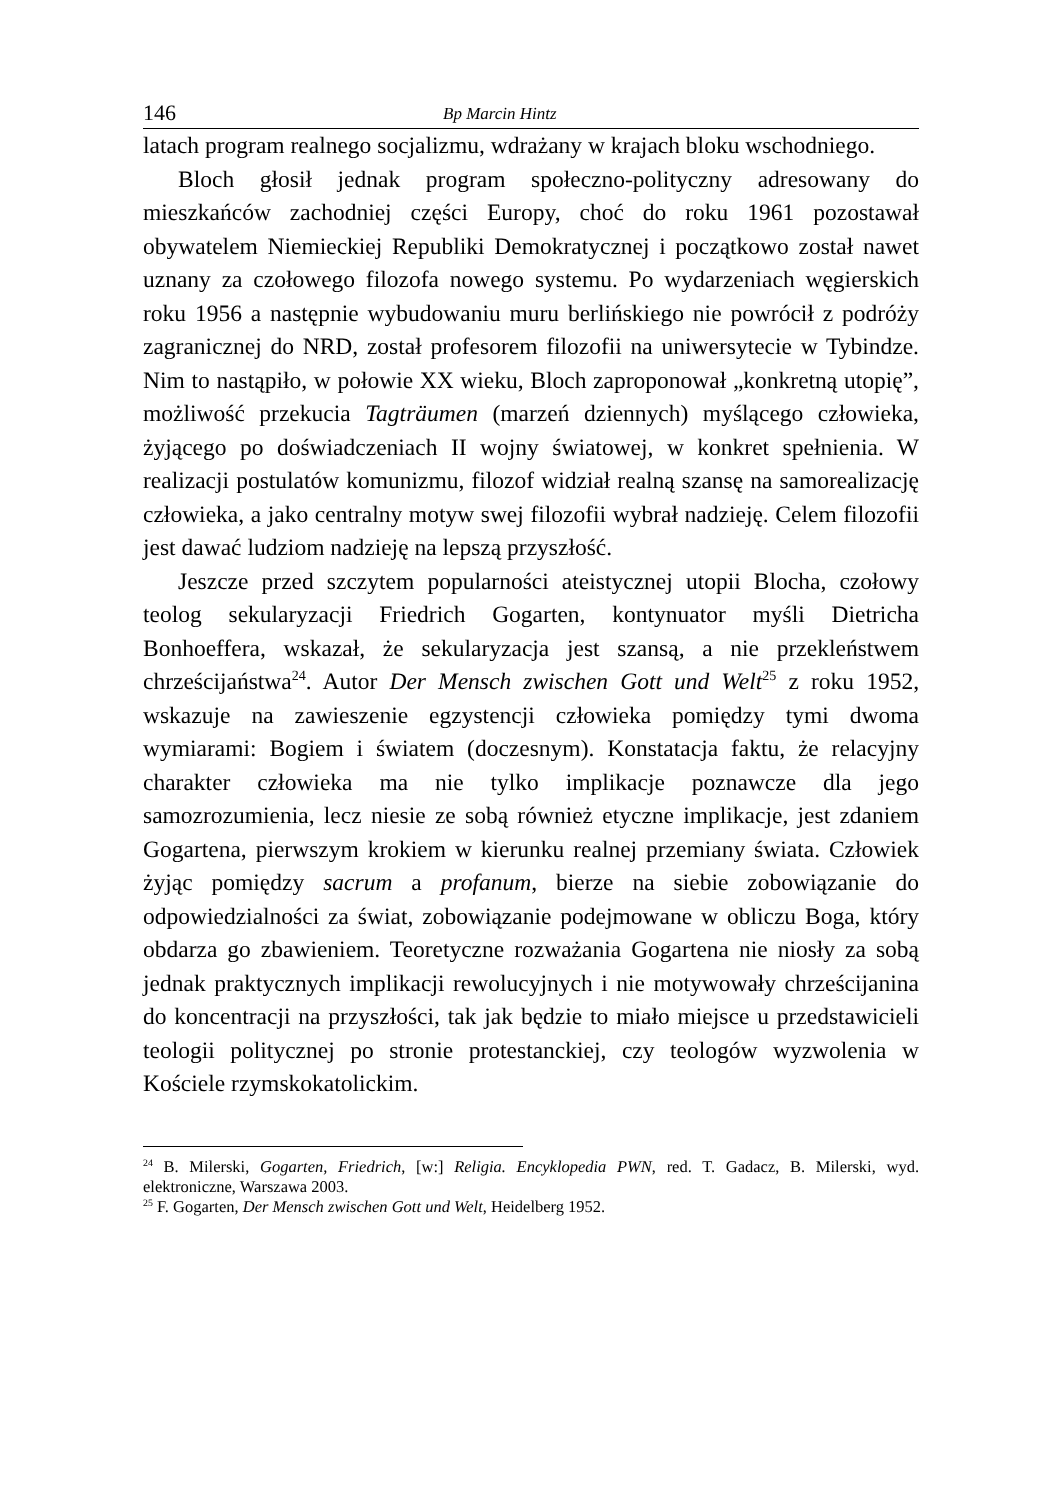146 Bp Marcin Hintz
latach program realnego socjalizmu, wdrażany w krajach bloku wschodniego.
Bloch głosił jednak program społeczno-polityczny adresowany do mieszkańców zachodniej części Europy, choć do roku 1961 pozostawał obywatelem Niemieckiej Republiki Demokratycznej i początkowo został nawet uznany za czołowego filozofa nowego systemu. Po wydarzeniach węgierskich roku 1956 a następnie wybudowaniu muru berlińskiego nie powrócił z podróży zagranicznej do NRD, został profesorem filozofii na uniwersytecie w Tybindze. Nim to nastąpiło, w połowie XX wieku, Bloch zaproponował „konkretną utopię”, możliwość przekucia Tagträumen (marzeń dziennych) myślącego człowieka, żyjącego po doświadczeniach II wojny światowej, w konkret spełnienia. W realizacji postulatów komunizmu, filozof widział realną szansę na samorealizację człowieka, a jako centralny motyw swej filozofii wybrał nadzieję. Celem filozofii jest dawać ludziom nadzieję na lepszą przyszłość.
Jeszcze przed szczytem popularności ateistycznej utopii Blocha, czołowy teolog sekularyzacji Friedrich Gogarten, kontynuator myśli Dietricha Bonhoeffera, wskazał, że sekularyzacja jest szansą, a nie przekleństwem chrześcijaństwa<sup>24</sup>. Autor Der Mensch zwischen Gott und Welt<sup>25</sup> z roku 1952, wskazuje na zawieszenie egzystencji człowieka pomiędzy tymi dwoma wymiarami: Bogiem i światem (doczesnym). Konstatacja faktu, że relacyjny charakter człowieka ma nie tylko implikacje poznawcze dla jego samozrozumienia, lecz niesie ze sobą również etyczne implikacje, jest zdaniem Gogartena, pierwszym krokiem w kierunku realnej przemiany świata. Człowiek żyjąc pomiędzy sacrum a profanum, bierze na siebie zobowiązanie do odpowiedzialności za świat, zobowiązanie podejmowane w obliczu Boga, który obdarza go zbawieniem. Teoretyczne rozważania Gogartena nie niosły za sobą jednak praktycznych implikacji rewolucyjnych i nie motywowały chrześcijanina do koncentracji na przyszłości, tak jak będzie to miało miejsce u przedstawicieli teologii politycznej po stronie protestanckiej, czy teologów wyzwolenia w Kościele rzymskokatolickim.
<sup>24</sup> B. Milerski, Gogarten, Friedrich, [w:] Religia. Encyklopedia PWN, red. T. Gadacz, B. Milerski, wyd. elektroniczne, Warszawa 2003.
<sup>25</sup> F. Gogarten, Der Mensch zwischen Gott und Welt, Heidelberg 1952.